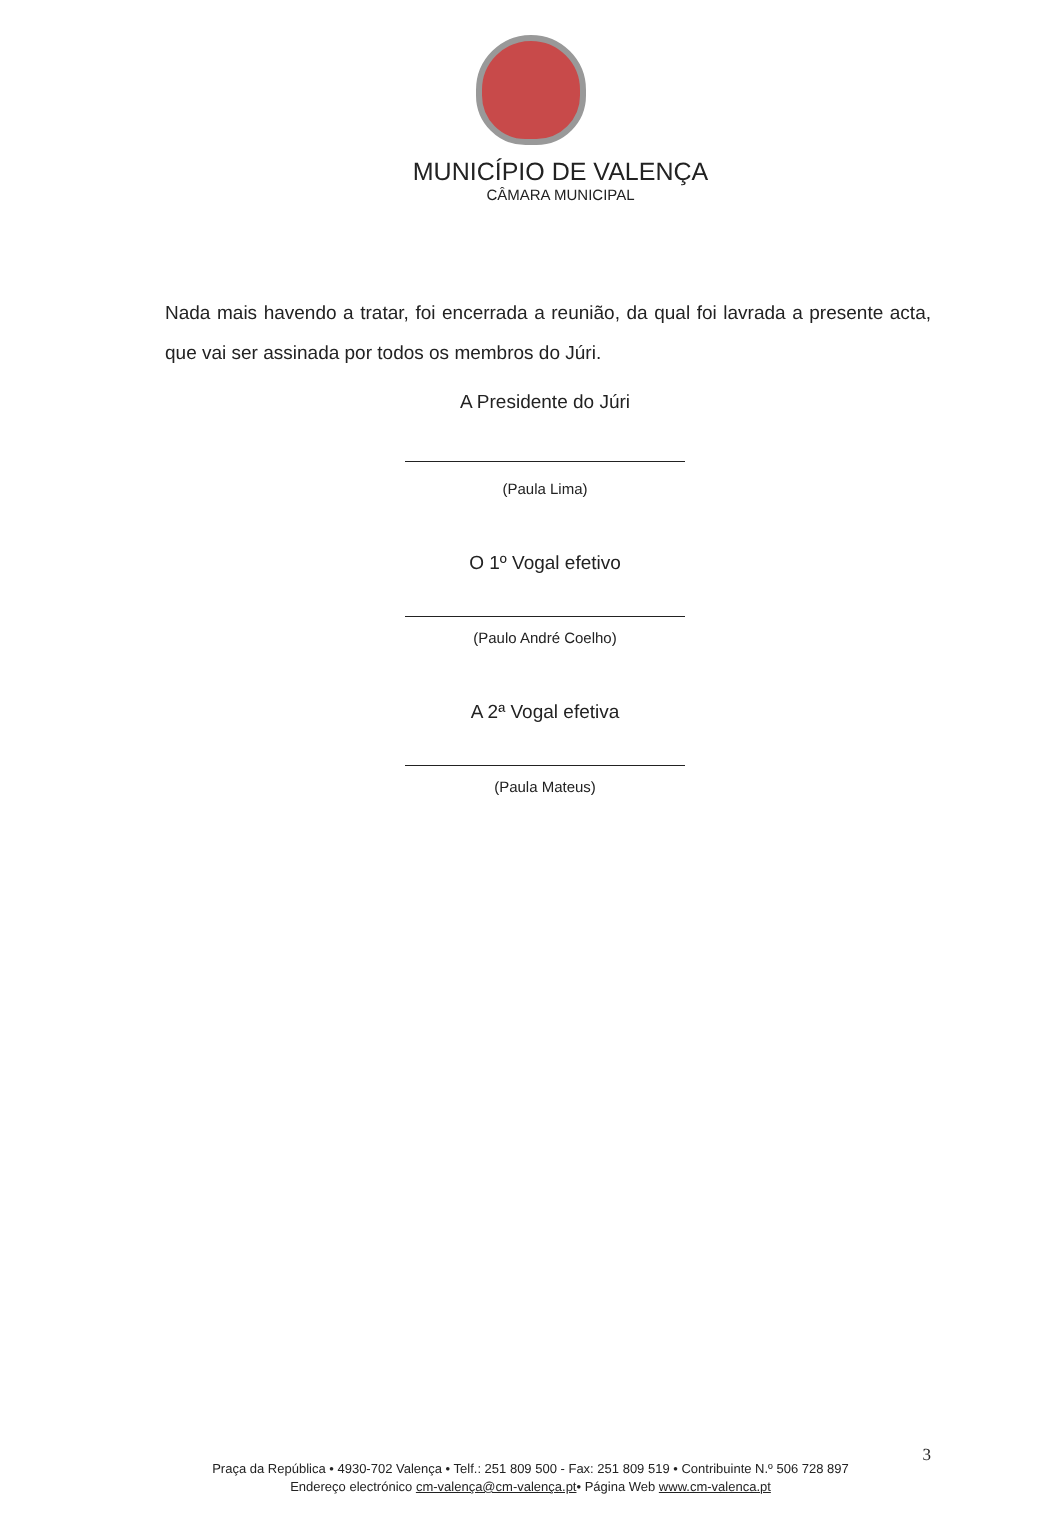MUNICÍPIO DE VALENÇA
CÂMARA MUNICIPAL
Nada mais havendo a tratar, foi encerrada a reunião, da qual foi lavrada a presente acta, que vai ser assinada por todos os membros do Júri.
A Presidente do Júri
(Paula Lima)
O 1º Vogal efetivo
(Paulo André Coelho)
A 2ª Vogal efetiva
(Paula Mateus)
3
Praça da República • 4930-702 Valença • Telf.: 251 809 500 - Fax: 251 809 519 • Contribuinte N.º 506 728 897
Endereço electrónico cm-valença@cm-valença.pt• Página Web www.cm-valenca.pt